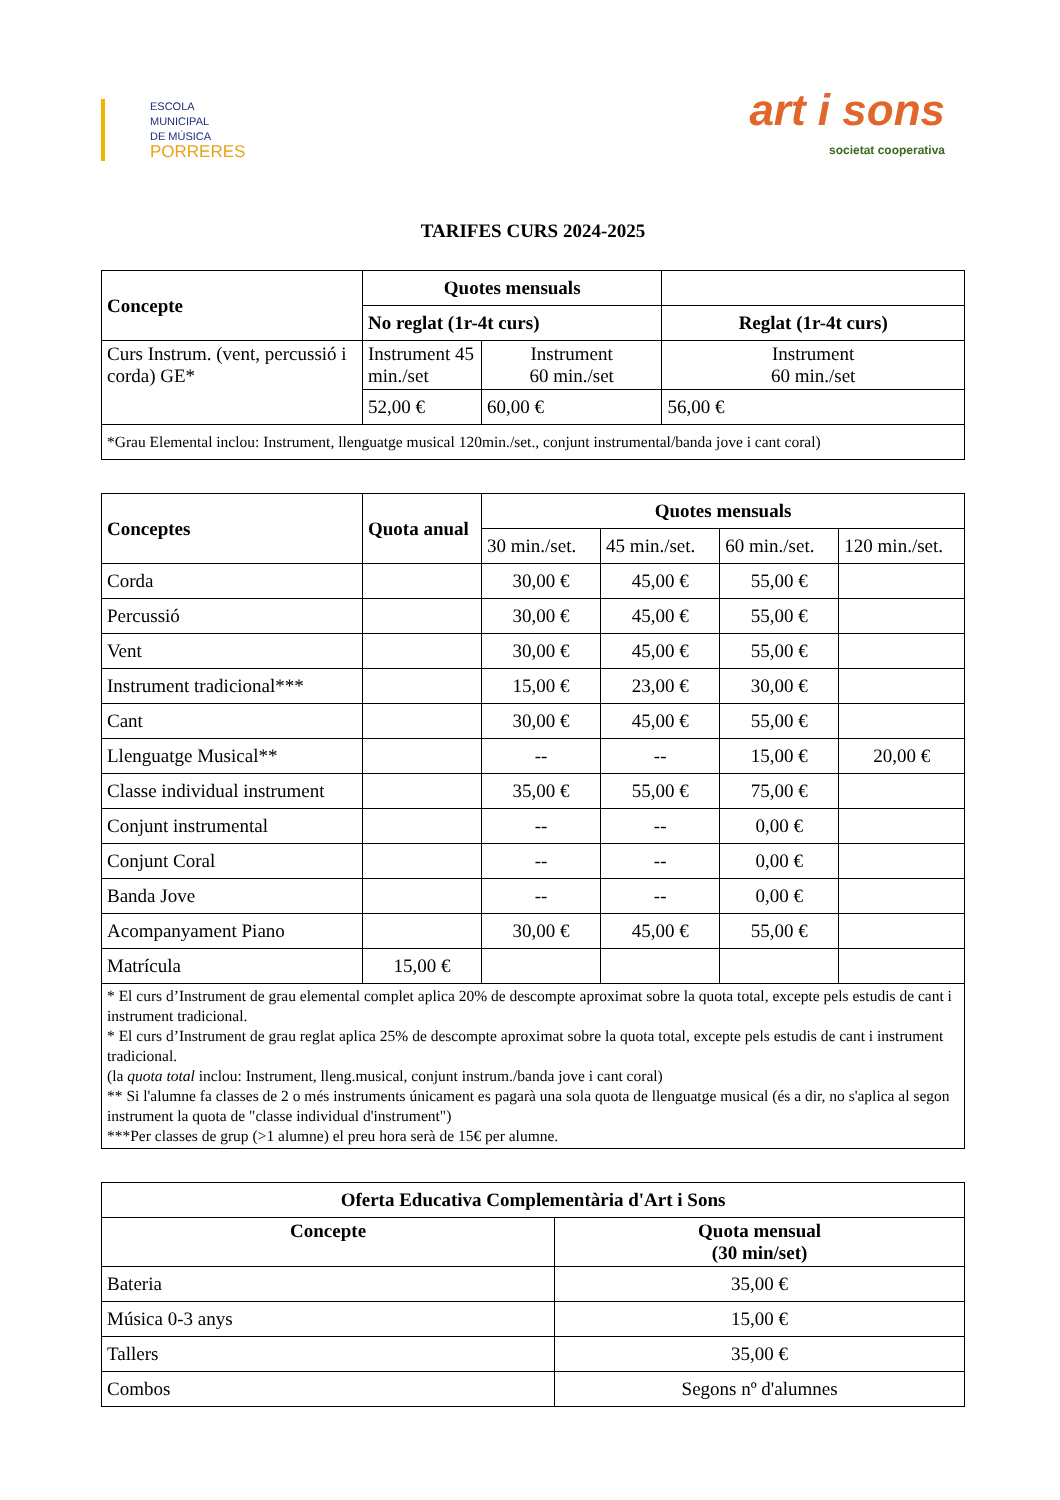ESCOLA
MUNICIPAL
DE MÚSICA
PORRERES
art i sons
societat cooperativa
TARIFES CURS 2024-2025
| Concepte | Quotes mensuals | | |
| --- | --- | --- | --- |
| | No reglat (1r-4t curs) | | Reglat (1r-4t curs) |
| Curs Instrum. (vent, percussió i corda) GE* | Instrument 45 min./set | Instrument 60 min./set | Instrument 60 min./set |
| | 52,00 € | 60,00 € | 56,00 € |
| *Grau Elemental inclou: Instrument, llenguatge musical 120min./set., conjunt instrumental/banda jove i cant coral) | | | |
| Conceptes | Quota anual | Quotes mensuals | | | |
| --- | --- | --- | --- | --- | --- |
| | | 30 min./set. | 45 min./set. | 60 min./set. | 120 min./set. |
| Corda | | 30,00 € | 45,00 € | 55,00 € | |
| Percussió | | 30,00 € | 45,00 € | 55,00 € | |
| Vent | | 30,00 € | 45,00 € | 55,00 € | |
| Instrument tradicional*** | | 15,00 € | 23,00 € | 30,00 € | |
| Cant | | 30,00 € | 45,00 € | 55,00 € | |
| Llenguatge Musical** | | -- | -- | 15,00 € | 20,00 € |
| Classe individual instrument | | 35,00 € | 55,00 € | 75,00 € | |
| Conjunt instrumental | | -- | -- | 0,00 € | |
| Conjunt Coral | | -- | -- | 0,00 € | |
| Banda Jove | | -- | -- | 0,00 € | |
| Acompanyament Piano | | 30,00 € | 45,00 € | 55,00 € | |
| Matrícula | 15,00 € | | | | |
| * El curs d’Instrument de grau elemental complet aplica 20% de descompte aproximat sobre la quota total, excepte pels estudis de cant i instrument tradicional. * El curs d’Instrument de grau reglat aplica 25% de descompte aproximat sobre la quota total, excepte pels estudis de cant i instrument tradicional. (la quota total inclou: Instrument, lleng.musical, conjunt instrum./banda jove i cant coral) ** Si l'alumne fa classes de 2 o més instruments únicament es pagarà una sola quota de llenguatge musical (és a dir, no s'aplica al segon instrument la quota de "classe individual d'instrument") ***Per classes de grup (>1 alumne) el preu hora serà de 15€ per alumne. | | | | | |
| Oferta Educativa Complementària d'Art i Sons | |
| --- | --- |
| Concepte | Quota mensual (30 min/set) |
| Bateria | 35,00 € |
| Música 0-3 anys | 15,00 € |
| Tallers | 35,00 € |
| Combos | Segons nº d'alumnes |